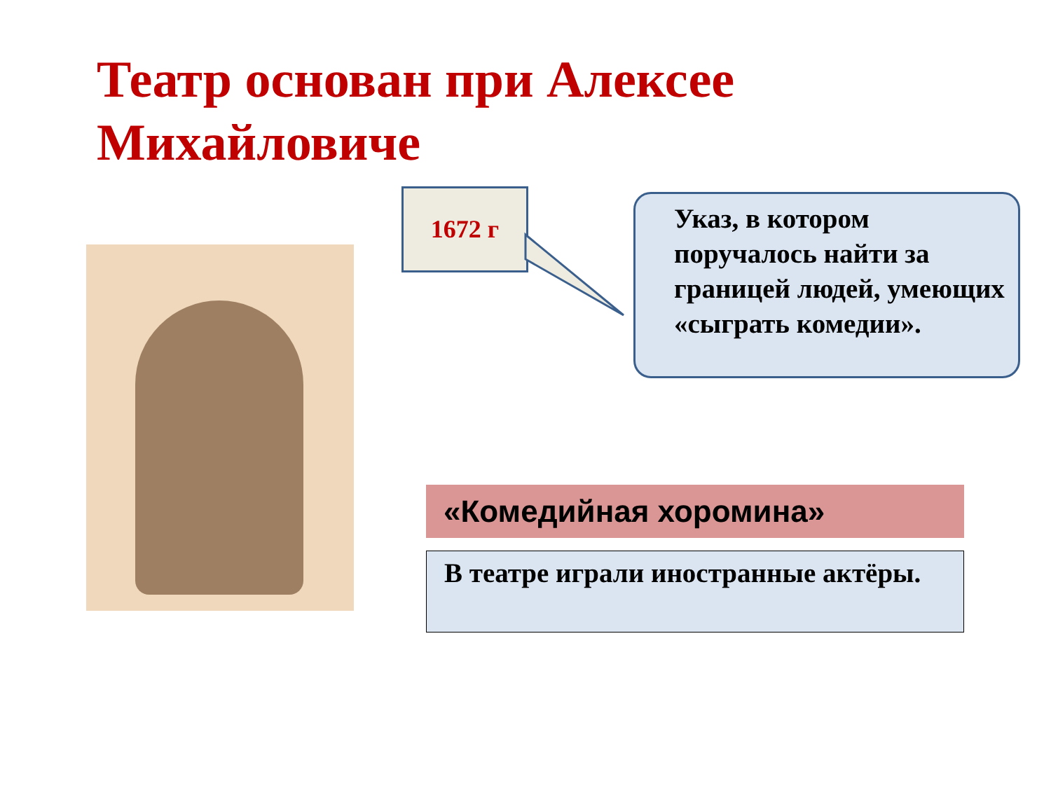Театр основан при Алексее Михайловиче
1672 г
Указ, в котором поручалось найти за границей людей, умеющих «сыграть комедии».
«Комедийная хоромина»
В театре играли иностранные актёры.